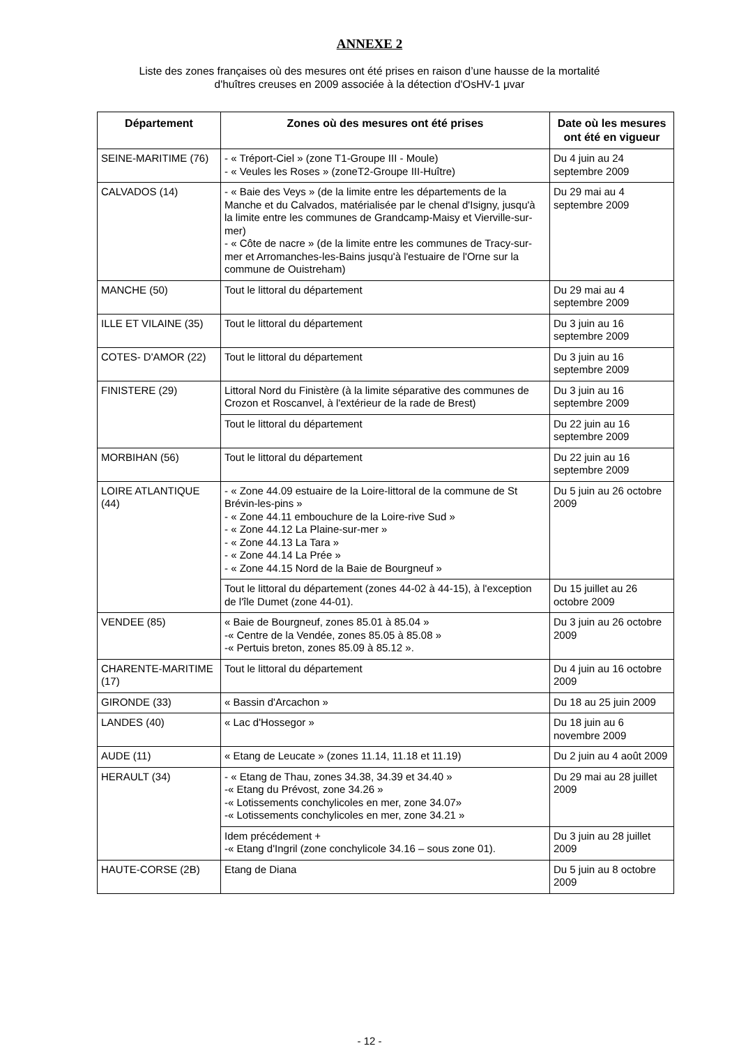ANNEXE 2
Liste des zones françaises où des mesures ont été prises en raison d’une hausse de la mortalité
d'huîtres creuses en 2009 associée à la détection d'OsHV-1 μvar
| Département | Zones où des mesures ont été prises | Date où les mesures ont été en vigueur |
| --- | --- | --- |
| SEINE-MARITIME (76) | - « Tréport-Ciel » (zone T1-Groupe III - Moule) - « Veules les Roses » (zoneT2-Groupe III-Huître) | Du 4 juin au 24 septembre 2009 |
| CALVADOS (14) | - « Baie des Veys » (de la limite entre les départements de la Manche et du Calvados, matérialisée par le chenal d'Isigny, jusqu'à la limite entre les communes de Grandcamp-Maisy et Vierville-sur-mer) - « Côte de nacre » (de la limite entre les communes de Tracy-sur-mer et Arromanches-les-Bains jusqu'à l'estuaire de l'Orne sur la commune de Ouistreham) | Du 29 mai au 4 septembre 2009 |
| MANCHE (50) | Tout le littoral du département | Du 29 mai au 4 septembre 2009 |
| ILLE ET VILAINE (35) | Tout le littoral du département | Du 3 juin au 16 septembre 2009 |
| COTES- D'AMOR (22) | Tout le littoral du département | Du 3 juin au 16 septembre 2009 |
| FINISTERE (29) | Littoral Nord du Finistère (à la limite séparative des communes de Crozon et Roscanvel, à l'extérieur de la rade de Brest) | Du 3 juin au 16 septembre 2009 |
| | Tout le littoral du département | Du 22 juin au 16 septembre 2009 |
| MORBIHAN (56) | Tout le littoral du département | Du 22 juin au 16 septembre 2009 |
| LOIRE ATLANTIQUE (44) | - « Zone 44.09 estuaire de la Loire-littoral de la commune de St Brévin-les-pins » - « Zone 44.11 embouchure de la Loire-rive Sud » - « Zone 44.12 La Plaine-sur-mer » - « Zone 44.13 La Tara » - « Zone 44.14 La Prée » - « Zone 44.15 Nord de la Baie de Bourgneuf » | Du 5 juin au 26 octobre 2009 |
| | Tout le littoral du département (zones 44-02 à 44-15), à l'exception de l'île Dumet (zone 44-01). | Du 15 juillet au 26 octobre 2009 |
| VENDEE (85) | « Baie de Bourgneuf, zones 85.01 à 85.04 » -« Centre de la Vendée, zones 85.05 à 85.08 » -« Pertuis breton, zones 85.09 à 85.12 ». | Du 3 juin au 26 octobre 2009 |
| CHARENTE-MARITIME (17) | Tout le littoral du département | Du 4 juin au 16 octobre 2009 |
| GIRONDE (33) | « Bassin d'Arcachon » | Du 18 au 25 juin 2009 |
| LANDES (40) | « Lac d'Hossegor » | Du 18 juin au 6 novembre 2009 |
| AUDE (11) | « Etang de Leucate » (zones 11.14, 11.18 et 11.19) | Du 2 juin au 4 août 2009 |
| HERAULT (34) | - « Etang de Thau, zones 34.38, 34.39 et 34.40 » -« Etang du Prévost, zone 34.26 » -« Lotissements conchylicoles en mer, zone 34.07» -« Lotissements conchylicoles en mer, zone 34.21 » | Du 29 mai au 28 juillet 2009 |
| | Idem précédement + -« Etang d'Ingril (zone conchylicole 34.16 – sous zone 01). | Du 3 juin au 28 juillet 2009 |
| HAUTE-CORSE (2B) | Etang de Diana | Du 5 juin au 8 octobre 2009 |
- 12 -